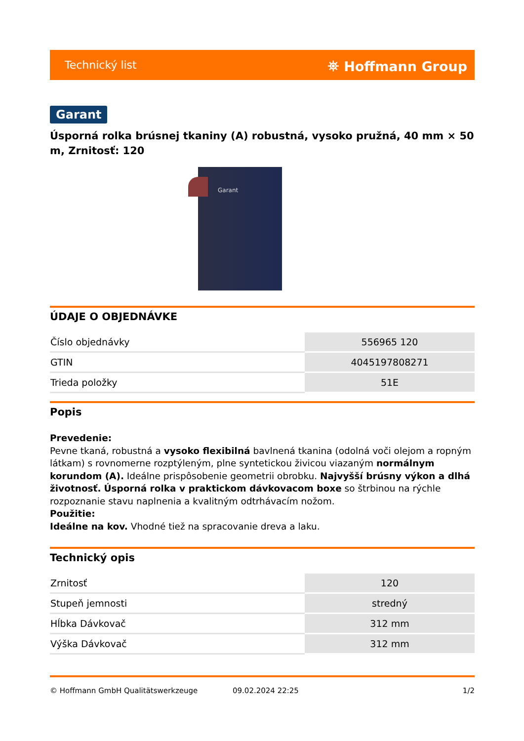Technický list ⛯ Hoffmann Group
Garant
Úsporná rolka brúsnej tkaniny (A) robustná, vysoko pružná, 40 mm × 50 m, Zrnitosť: 120
Garant
ÚDAJE O OBJEDNÁVKE
| Číslo objednávky | 556965 120 |
| GTIN | 4045197808271 |
| Trieda položky | 51E |
Popis
Prevedenie:
Pevne tkaná, robustná a vysoko flexibilná bavlnená tkanina (odolná voči olejom a ropným látkam) s rovnomerne rozptýleným, plne syntetickou živicou viazaným normálnym korundom (A). Ideálne prispôsobenie geometrii obrobku. Najvyšší brúsny výkon a dlhá životnosť. Úsporná rolka v praktickom dávkovacom boxe so štrbinou na rýchle rozpoznanie stavu naplnenia a kvalitným odtrhávacím nožom.
Použitie:
Ideálne na kov. Vhodné tiež na spracovanie dreva a laku.
Technický opis
| Zrnitosť | 120 |
| Stupeň jemnosti | stredný |
| Hĺbka Dávkovač | 312 mm |
| Výška Dávkovač | 312 mm |
© Hoffmann GmbH Qualitätswerkzeuge 09.02.2024 22:25 1/2